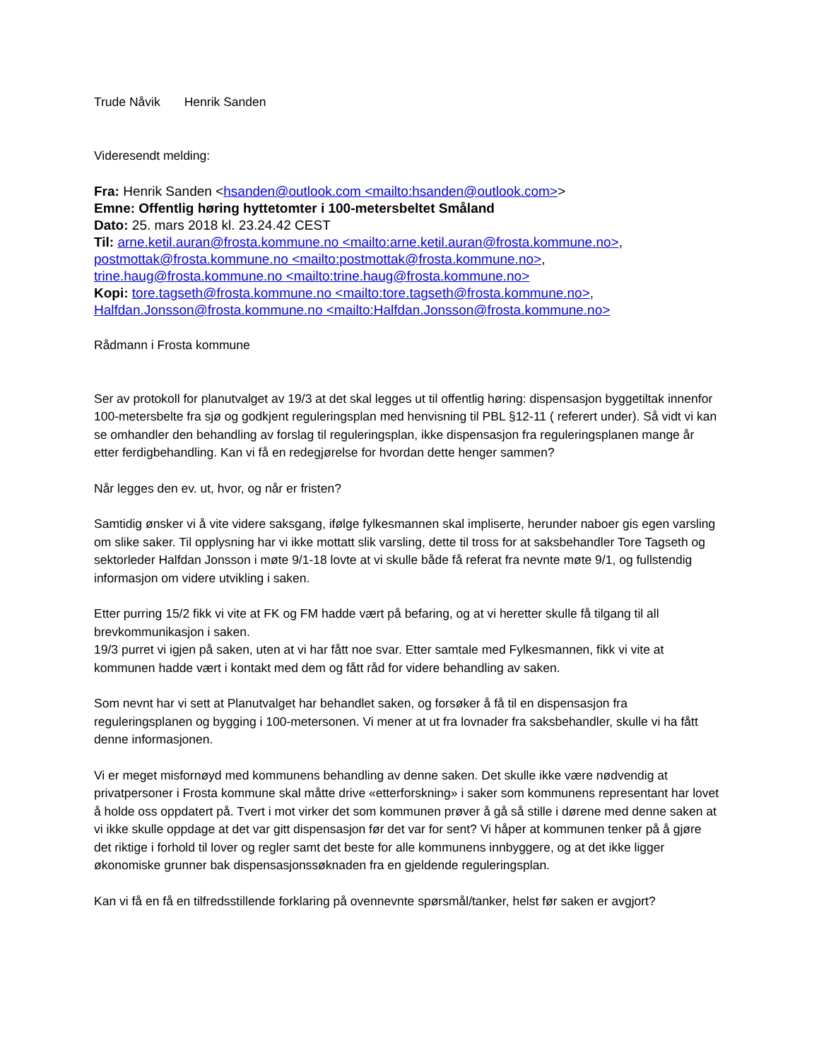Trude Nåvik Henrik Sanden
Videresendt melding:
Fra: Henrik Sanden <hsanden@outlook.com <mailto:hsanden@outlook.com>>
Emne: Offentlig høring hyttetomter i 100-metersbeltet Småland
Dato: 25. mars 2018 kl. 23.24.42 CEST
Til: arne.ketil.auran@frosta.kommune.no <mailto:arne.ketil.auran@frosta.kommune.no>, postmottak@frosta.kommune.no <mailto:postmottak@frosta.kommune.no>, trine.haug@frosta.kommune.no <mailto:trine.haug@frosta.kommune.no>
Kopi: tore.tagseth@frosta.kommune.no <mailto:tore.tagseth@frosta.kommune.no>, Halfdan.Jonsson@frosta.kommune.no <mailto:Halfdan.Jonsson@frosta.kommune.no>
Rådmann i Frosta kommune
Ser av protokoll for planutvalget av 19/3 at det skal legges ut til offentlig høring: dispensasjon byggetiltak innenfor 100-metersbelte fra sjø og godkjent reguleringsplan med henvisning til PBL §12-11 ( referert under). Så vidt vi kan se omhandler den behandling av forslag til reguleringsplan, ikke dispensasjon fra reguleringsplanen mange år etter ferdigbehandling. Kan vi få en redegjørelse for hvordan dette henger sammen?
Når legges den ev. ut, hvor, og når er fristen?
Samtidig ønsker vi å vite videre saksgang, ifølge fylkesmannen skal impliserte, herunder naboer gis egen varsling om slike saker. Til opplysning har vi ikke mottatt slik varsling, dette til tross for at saksbehandler Tore Tagseth og sektorleder Halfdan Jonsson i møte 9/1-18 lovte at vi skulle både få referat fra nevnte møte 9/1, og fullstendig informasjon om videre utvikling i saken.
Etter purring 15/2 fikk vi vite at FK og FM hadde vært på befaring, og at vi heretter skulle få tilgang til all brevkommunikasjon i saken.
19/3 purret vi igjen på saken, uten at vi har fått noe svar. Etter samtale med Fylkesmannen, fikk vi vite at kommunen hadde vært i kontakt med dem og fått råd for videre behandling av saken.
Som nevnt har vi sett at Planutvalget har behandlet saken, og forsøker å få til en dispensasjon fra reguleringsplanen og bygging i 100-metersonen. Vi mener at ut fra lovnader fra saksbehandler, skulle vi ha fått denne informasjonen.
Vi er meget misfornøyd med kommunens behandling av denne saken. Det skulle ikke være nødvendig at privatpersoner i Frosta kommune skal måtte drive «etterforskning» i saker som kommunens representant har lovet å holde oss oppdatert på. Tvert i mot virker det som kommunen prøver å gå så stille i dørene med denne saken at vi ikke skulle oppdage at det var gitt dispensasjon før det var for sent? Vi håper at kommunen tenker på å gjøre det riktige i forhold til lover og regler samt det beste for alle kommunens innbyggere, og at det ikke ligger økonomiske grunner bak dispensasjonssøknaden fra en gjeldende reguleringsplan.
Kan vi få en få en tilfredsstillende forklaring på ovennevnte spørsmål/tanker, helst før saken er avgjort?